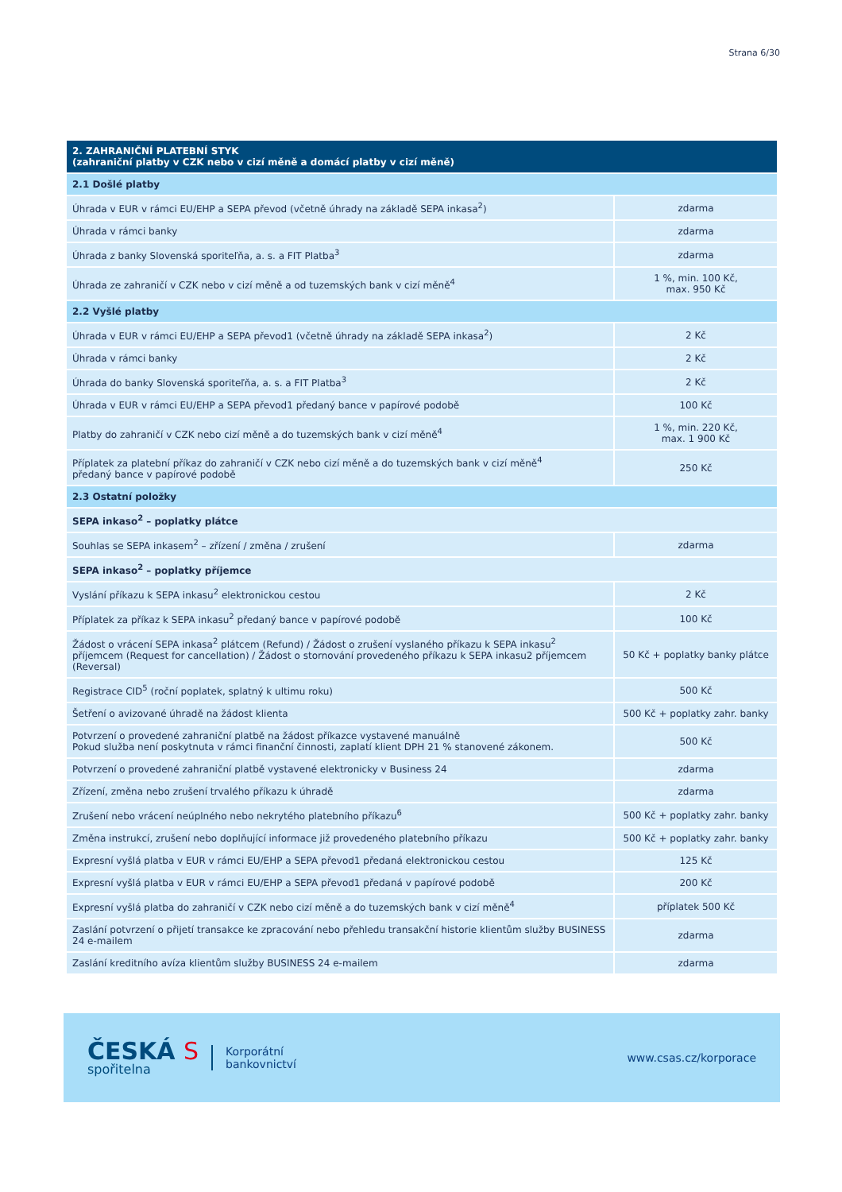Strana 6/30
| 2. ZAHRANIČNÍ PLATEBNÍ STYK (zahraniční platby v CZK nebo v cizí měně a domácí platby v cizí měně) | |
| --- | --- |
| 2.1 Došlé platby | |
| Úhrada v EUR v rámci EU/EHP a SEPA převod (včetně úhrady na základě SEPA inkasa<sup>2</sup>) | zdarma |
| Úhrada v rámci banky | zdarma |
| Úhrada z banky Slovenská sporiteľňa, a. s. a FIT Platba<sup>3</sup> | zdarma |
| Úhrada ze zahraničí v CZK nebo v cizí měně a od tuzemských bank v cizí měně<sup>4</sup> | 1 %, min. 100 Kč, max. 950 Kč |
| 2.2 Vyšlé platby | |
| Úhrada v EUR v rámci EU/EHP a SEPA převod1 (včetně úhrady na základě SEPA inkasa<sup>2</sup>) | 2 Kč |
| Úhrada v rámci banky | 2 Kč |
| Úhrada do banky Slovenská sporiteľňa, a. s. a FIT Platba<sup>3</sup> | 2 Kč |
| Úhrada v EUR v rámci EU/EHP a SEPA převod1 předaný bance v papírové podobě | 100 Kč |
| Platby do zahraničí v CZK nebo cizí měně a do tuzemských bank v cizí měně<sup>4</sup> | 1 %, min. 220 Kč, max. 1 900 Kč |
| Příplatek za platební příkaz do zahraničí v CZK nebo cizí měně a do tuzemských bank v cizí měně<sup>4</sup> předaný bance v papírové podobě | 250 Kč |
| 2.3 Ostatní položky | |
| SEPA inkaso<sup>2</sup> – poplatky plátce | |
| Souhlas se SEPA inkasem<sup>2</sup> – zřízení / změna / zrušení | zdarma |
| SEPA inkaso<sup>2</sup> – poplatky příjemce | |
| Vyslání příkazu k SEPA inkasu<sup>2</sup> elektronickou cestou | 2 Kč |
| Příplatek za příkaz k SEPA inkasu<sup>2</sup> předaný bance v papírové podobě | 100 Kč |
| Žádost o vrácení SEPA inkasa<sup>2</sup> plátcem (Refund) / Žádost o zrušení vyslaného příkazu k SEPA inkasu<sup>2</sup> příjemcem (Request for cancellation) / Žádost o stornování provedeného příkazu k SEPA inkasu2 příjemcem (Reversal) | 50 Kč + poplatky banky plátce |
| Registrace CID<sup>5</sup> (roční poplatek, splatný k ultimu roku) | 500 Kč |
| Šetření o avizované úhradě na žádost klienta | 500 Kč + poplatky zahr. banky |
| Potvrzení o provedené zahraniční platbě na žádost příkazce vystavené manuálně Pokud služba není poskytnuta v rámci finanční činnosti, zaplatí klient DPH 21 % stanovené zákonem. | 500 Kč |
| Potvrzení o provedené zahraniční platbě vystavené elektronicky v Business 24 | zdarma |
| Zřízení, změna nebo zrušení trvalého příkazu k úhradě | zdarma |
| Zrušení nebo vrácení neúplného nebo nekrytého platebního příkazu<sup>6</sup> | 500 Kč + poplatky zahr. banky |
| Změna instrukcí, zrušení nebo doplňující informace již provedeného platebního příkazu | 500 Kč + poplatky zahr. banky |
| Expresní vyšlá platba v EUR v rámci EU/EHP a SEPA převod1 předaná elektronickou cestou | 125 Kč |
| Expresní vyšlá platba v EUR v rámci EU/EHP a SEPA převod1 předaná v papírové podobě | 200 Kč |
| Expresní vyšlá platba do zahraničí v CZK nebo cizí měně a do tuzemských bank v cizí měně<sup>4</sup> | příplatek 500 Kč |
| Zaslání potvrzení o přijetí transakce ke zpracování nebo přehledu transakční historie klientům služby BUSINESS 24 e-mailem | zdarma |
| Zaslání kreditního avíza klientům služby BUSINESS 24 e-mailem | zdarma |
ČESKÁ S
spořitelna
Korporátní
bankovnictví
www.csas.cz/korporace